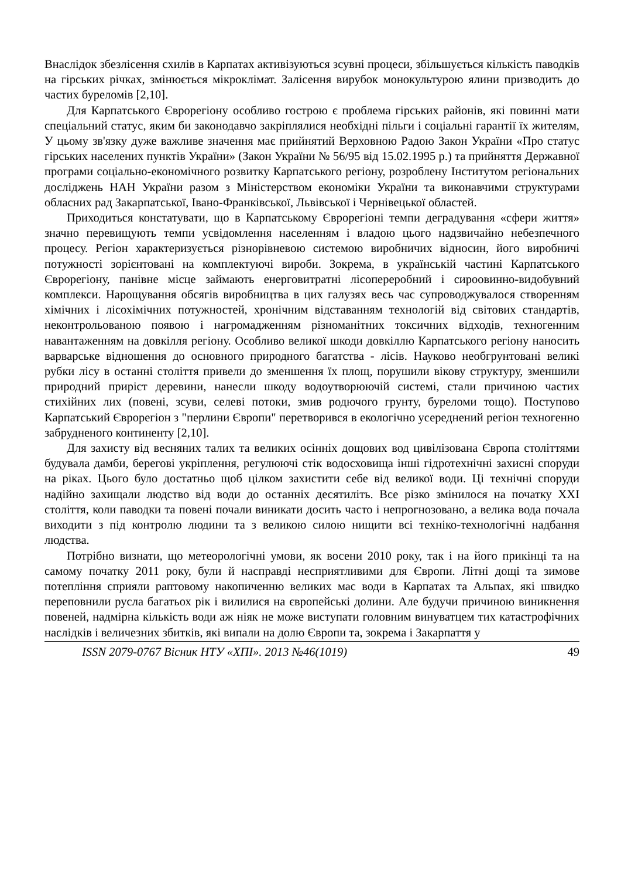Внаслідок збезлісення схилів в Карпатах активізуються зсувні процеси, збільшується кількість паводків на гірських річках, змінюється мікроклімат. Залісення вирубок монокультурою ялини призводить до частих буреломів [2,10].
Для Карпатського Єврорегіону особливо гострою є проблема гірських районів, які повинні мати спеціальний статус, яким би законодавчо закріплялися необхідні пільги і соціальні гарантії їх жителям, У цьому зв'язку дуже важливе значення має прийнятий Верховною Радою Закон України «Про статус гірських населених пунктів України» (Закон України № 56/95 від 15.02.1995 р.) та прийняття Державної програми соціально-економічного розвитку Карпатського регіону, розроблену Інститутом регіональних досліджень НАН України разом з Міністерством економіки України та виконавчими структурами обласних рад Закарпатської, Івано-Франківської, Львівської і Чернівецької областей.
Приходиться констатувати, що в Карпатському Єврорегіоні темпи деградування «сфери життя» значно перевищують темпи усвідомлення населенням і владою цього надзвичайно небезпечного процесу. Регіон характеризується різнорівневою системою виробничих відносин, його виробничі потужності зорієнтовані на комплектуючі вироби. Зокрема, в українській частині Карпатського Єврорегіону, панівне місце займають енерговитратні лісопереробний і сироовинно-видобувний комплекси. Нарощування обсягів виробництва в цих галузях весь час супроводжувалося створенням хімічних і лісохімічних потужностей, хронічним відставанням технологій від світових стандартів, неконтрольованою появою і нагромадженням різноманітних токсичних відходів, техногенним навантаженням на довкілля регіону. Особливо великої шкоди довкіллю Карпатського регіону наносить варварське відношення до основного природного багатства - лісів. Науково необгрунтовані великі рубки лісу в останні століття привели до зменшення їх площ, порушили вікову структуру, зменшили природний приріст деревини, нанесли шкоду водоутворюючій системі, стали причиною частих стихійних лих (повені, зсуви, селеві потоки, змив родючого грунту, буреломи тощо). Поступово Карпатський Єврорегіон з "перлини Європи" перетворився в екологічно усереднений регіон техногенно забрудненого континенту [2,10].
Для захисту від весняних талих та великих осінніх дощових вод цивілізована Європа століттями будувала дамби, берегові укріплення, регулюючі стік водосховища інші гідротехнічні захисні споруди на ріках. Цього було достатньо щоб цілком захистити себе від великої води. Ці технічні споруди надійно захищали людство від води до останніх десятиліть. Все різко змінилося на початку XXI століття, коли паводки та повені почали виникати досить часто і непрогнозовано, а велика вода почала виходити з під контролю людини та з великою силою нищити всі техніко-технологічні надбання людства.
Потрібно визнати, що метеорологічні умови, як восени 2010 року, так і на його прикінці та на самому початку 2011 року, були й насправді несприятливими для Європи. Літні дощі та зимове потепління сприяли раптовому накопиченню великих мас води в Карпатах та Альпах, які швидко переповнили русла багатьох рік і вилилися на європейські долини. Але будучи причиною виникнення повеней, надмірна кількість води аж ніяк не може виступати головним винуватцем тих катастрофічних наслідків і величезних збитків, які випали на долю Європи та, зокрема і Закарпаття у
ISSN 2079-0767 Вісник НТУ «ХПІ». 2013 №46(1019) 49